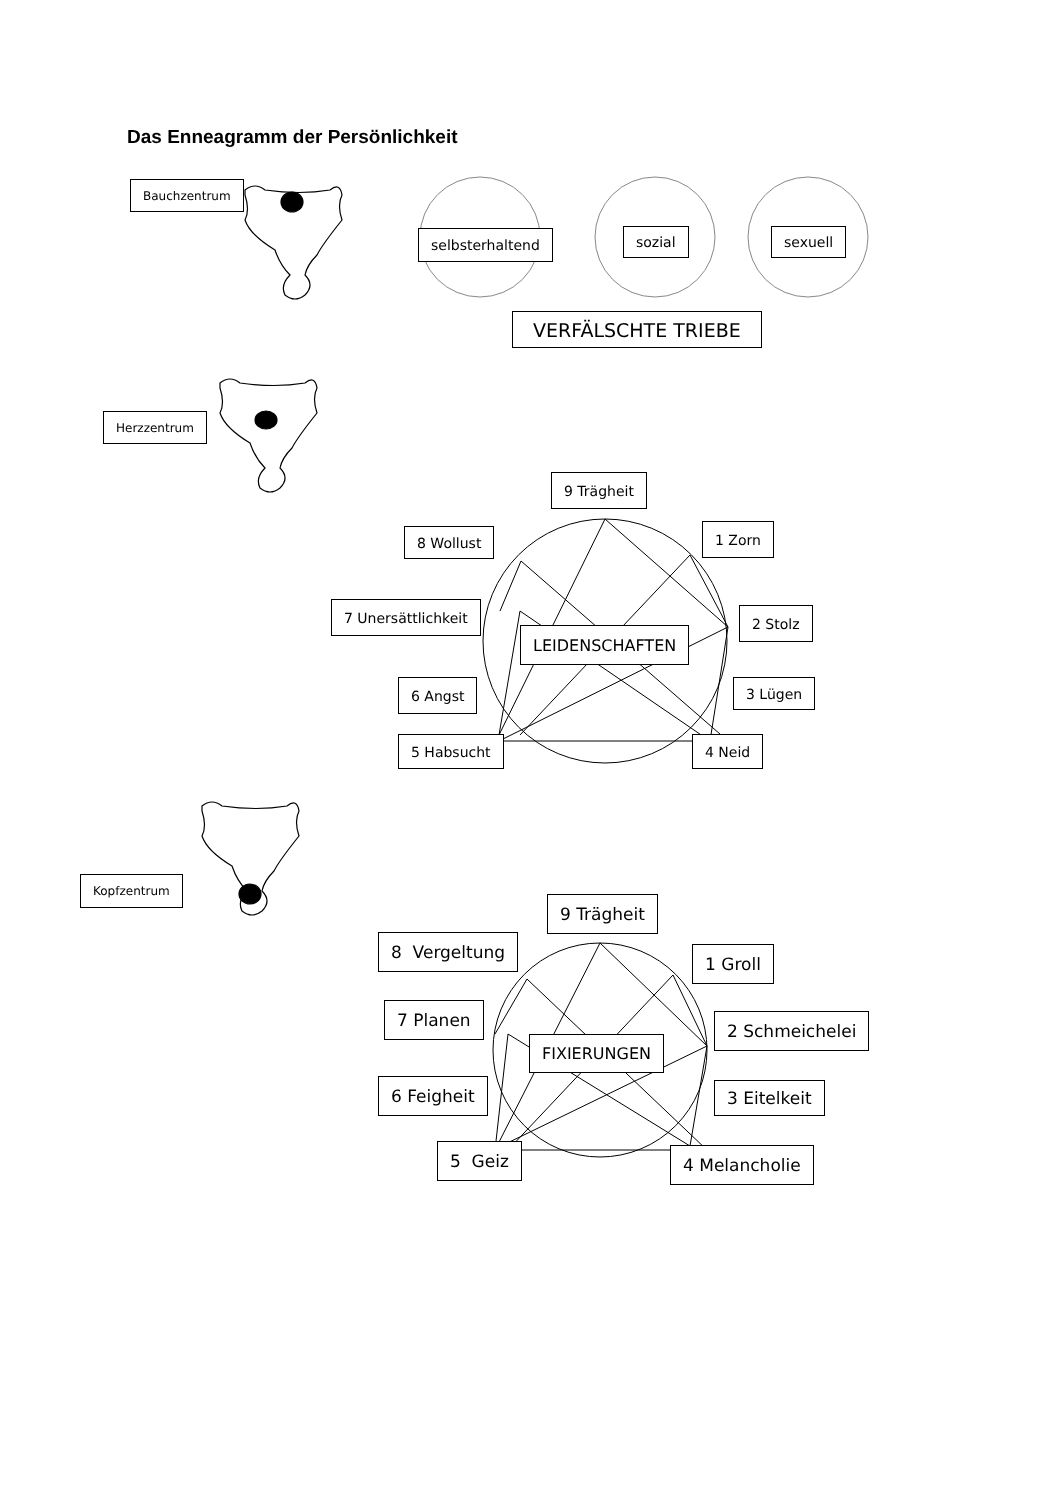Das Enneagramm der Persönlichkeit
Bauchzentrum
Herzzentrum
Kopfzentrum
selbsterhaltend sozial sexuell
VERFÄLSCHTE TRIEBE
9 Trägheit
8 Wollust 1 Zorn
7 Unersättlichkeit 2 Stolz
LEIDENSCHAFTEN
6 Angst 3 Lügen
5 Habsucht 4 Neid
9 Trägheit
8 Vergeltung
1 Groll
7 Planen
2 Schmeichelei
FIXIERUNGEN
6 Feigheit 3 Eitelkeit
5 Geiz 4 Melancholie